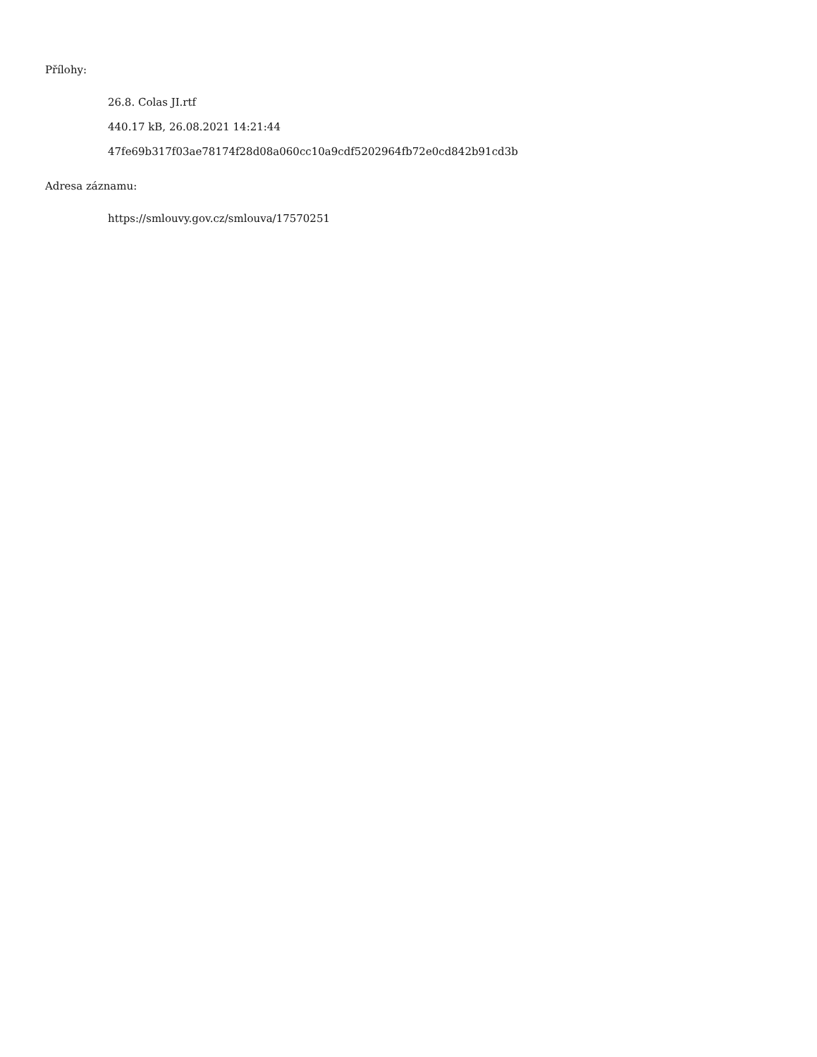Přílohy:
26.8. Colas JI.rtf
440.17 kB, 26.08.2021 14:21:44
47fe69b317f03ae78174f28d08a060cc10a9cdf5202964fb72e0cd842b91cd3b
Adresa záznamu:
https://smlouvy.gov.cz/smlouva/17570251